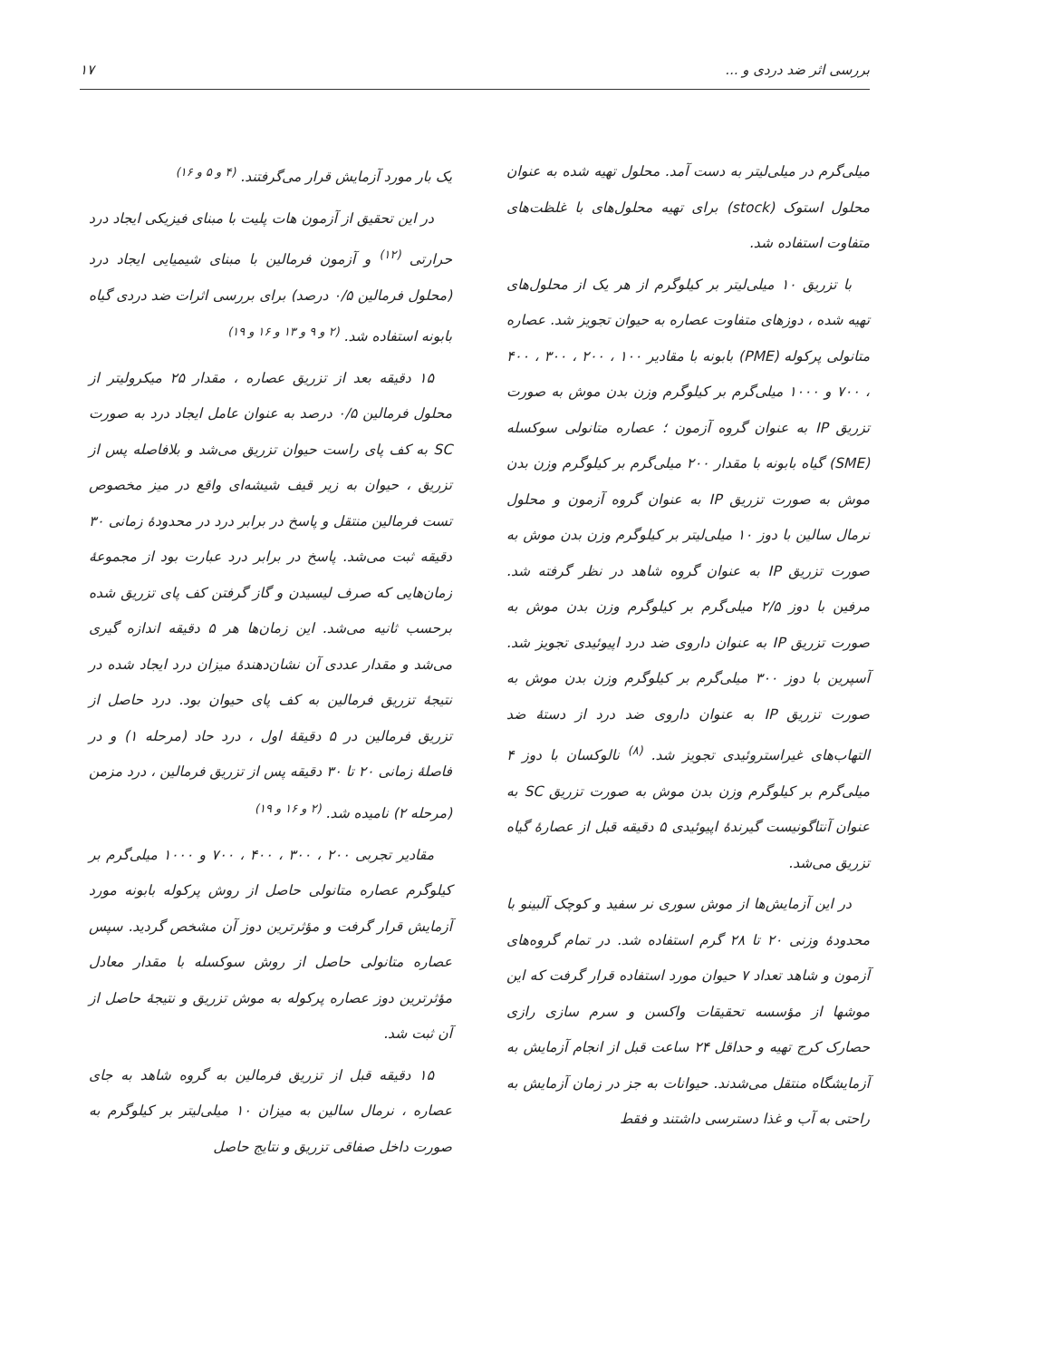بررسی اثر ضد دردی و ... ۱۷
میلی‌گرم در میلی‌لیتر به دست آمد. محلول تهیه شده به عنوان محلول استوک (stock) برای تهیه محلول‌های با غلظت‌های متفاوت استفاده شد.
با تزریق ۱۰ میلی‌لیتر بر کیلوگرم از هر یک از محلول‌های تهیه شده ، دوزهای متفاوت عصاره به حیوان تجویز شد. عصاره متانولی پرکوله (PME) بابونه با مقادیر ۱۰۰ ، ۲۰۰ ، ۳۰۰ ، ۴۰۰ ، ۷۰۰ و ۱۰۰۰ میلی‌گرم بر کیلوگرم وزن بدن موش به صورت تزریق IP به عنوان گروه آزمون ؛ عصاره متانولی سوکسله (SME) گیاه بابونه با مقدار ۲۰۰ میلی‌گرم بر کیلوگرم وزن بدن موش به صورت تزریق IP به عنوان گروه آزمون و محلول نرمال سالین با دوز ۱۰ میلی‌لیتر بر کیلوگرم وزن بدن موش به صورت تزریق IP به عنوان گروه شاهد در نظر گرفته شد. مرفین با دوز ۲/۵ میلی‌گرم بر کیلوگرم وزن بدن موش به صورت تزریق IP به عنوان داروی ضد درد اپیوئیدی تجویز شد. آسپرین با دوز ۳۰۰ میلی‌گرم بر کیلوگرم وزن بدن موش به صورت تزریق IP به عنوان داروی ضد درد از دستهٔ ضد التهاب‌های غیراستروئیدی تجویز شد. <sup>(۸)</sup> نالوکسان با دوز ۴ میلی‌گرم بر کیلوگرم وزن بدن موش به صورت تزریق SC به عنوان آنتاگونیست گیرندهٔ اپیوئیدی ۵ دقیقه قبل از عصارهٔ گیاه تزریق می‌شد.
در این آزمایش‌ها از موش سوری نر سفید و کوچک آلبینو با محدودهٔ وزنی ۲۰ تا ۲۸ گرم استفاده شد. در تمام گروه‌های آزمون و شاهد تعداد ۷ حیوان مورد استفاده قرار گرفت که این موشها از مؤسسه تحقیقات واکسن و سرم سازی رازی حصارک کرج تهیه و حداقل ۲۴ ساعت قبل از انجام آزمایش به آزمایشگاه منتقل می‌شدند. حیوانات به جز در زمان آزمایش به راحتی به آب و غذا دسترسی داشتند و فقط
یک بار مورد آزمایش قرار می‌گرفتند. <sup>(۴ و ۵ و ۱۶)</sup>
در این تحقیق از آزمون هات پلیت با مبنای فیزیکی ایجاد درد حرارتی <sup>(۱۲)</sup> و آزمون فرمالین با مبنای شیمیایی ایجاد درد (محلول فرمالین ۰/۵ درصد) برای بررسی اثرات ضد دردی گیاه بابونه استفاده شد. <sup>(۲ و ۹ و ۱۳ و ۱۶ و ۱۹)</sup>
۱۵ دقیقه بعد از تزریق عصاره ، مقدار ۲۵ میکرولیتر از محلول فرمالین ۰/۵ درصد به عنوان عامل ایجاد درد به صورت SC به کف پای راست حیوان تزریق می‌شد و بلافاصله پس از تزریق ، حیوان به زیر قیف شیشه‌ای واقع در میز مخصوص تست فرمالین منتقل و پاسخ در برابر درد در محدودهٔ زمانی ۳۰ دقیقه ثبت می‌شد. پاسخ در برابر درد عبارت بود از مجموعهٔ زمان‌هایی که صرف لیسیدن و گاز گرفتن کف پای تزریق شده برحسب ثانیه می‌شد. این زمان‌ها هر ۵ دقیقه اندازه گیری می‌شد و مقدار عددی آن نشان‌دهندهٔ میزان درد ایجاد شده در نتیجهٔ تزریق فرمالین به کف پای حیوان بود. درد حاصل از تزریق فرمالین در ۵ دقیقهٔ اول ، درد حاد (مرحله ۱) و در فاصلهٔ زمانی ۲۰ تا ۳۰ دقیقه پس از تزریق فرمالین ، درد مزمن (مرحله ۲) نامیده شد. <sup>(۲ و ۱۶ و ۱۹)</sup>
مقادیر تجربی ۲۰۰ ، ۳۰۰ ، ۴۰۰ ، ۷۰۰ و ۱۰۰۰ میلی‌گرم بر کیلوگرم عصاره متانولی حاصل از روش پرکوله بابونه مورد آزمایش قرار گرفت و مؤثرترین دوز آن مشخص گردید. سپس عصاره متانولی حاصل از روش سوکسله با مقدار معادل مؤثرترین دوز عصاره پرکوله به موش تزریق و نتیجهٔ حاصل از آن ثبت شد.
۱۵ دقیقه قبل از تزریق فرمالین به گروه شاهد به جای عصاره ، نرمال سالین به میزان ۱۰ میلی‌لیتر بر کیلوگرم به صورت داخل صفاقی تزریق و نتایج حاصل